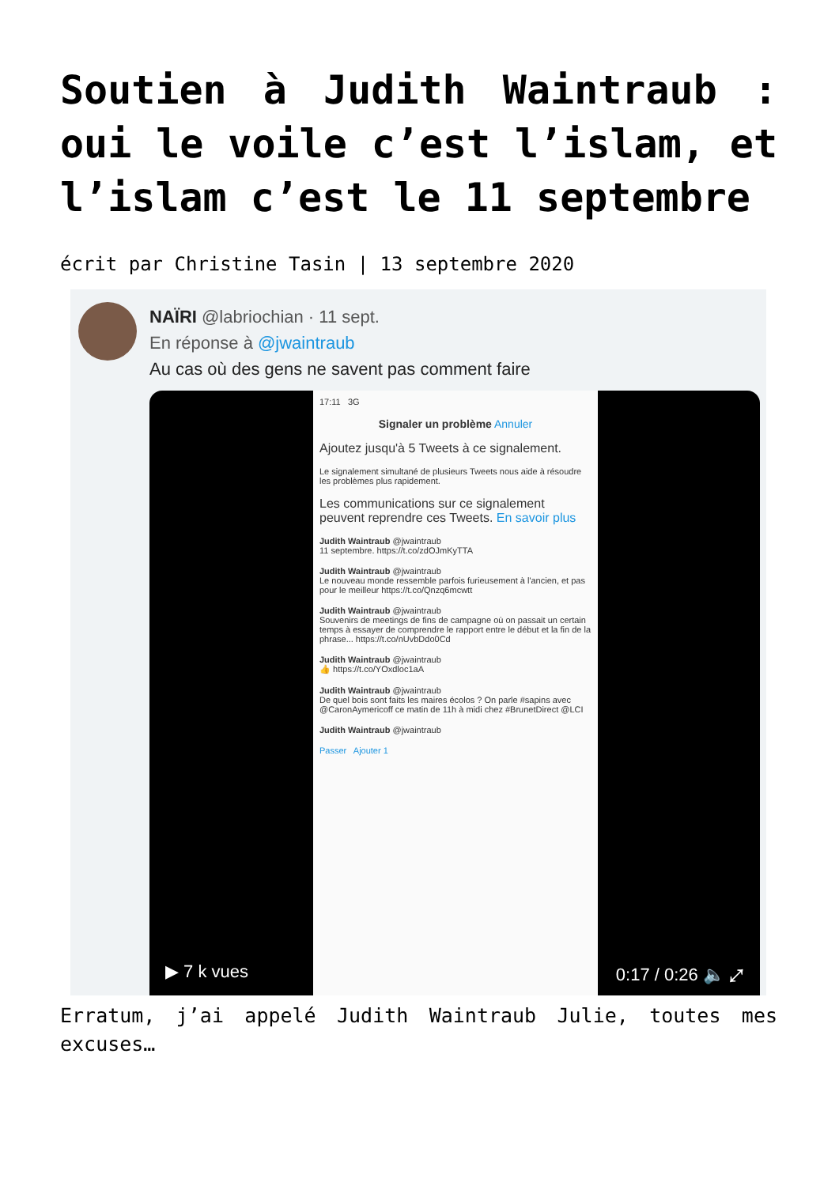Soutien à Judith Waintraub : oui le voile c’est l’islam, et l’islam c’est le 11 septembre
écrit par Christine Tasin | 13 septembre 2020
NAÏRI @labriochian · 11 sept.
En réponse à @jwaintraub
Au cas où des gens ne savent pas comment faire
17:11 3G
Signaler un problème Annuler
Ajoutez jusqu'à 5 Tweets à ce signalement.
Le signalement simultané de plusieurs Tweets nous aide à résoudre les problèmes plus rapidement.
Les communications sur ce signalement peuvent reprendre ces Tweets. En savoir plus
Judith Waintraub @jwaintraub
11 septembre. https://t.co/zdOJmKyTTA
Judith Waintraub @jwaintraub
Le nouveau monde ressemble parfois furieusement à l'ancien, et pas pour le meilleur https://t.co/Qnzq6mcwtt
Judith Waintraub @jwaintraub
Souvenirs de meetings de fins de campagne où on passait un certain temps à essayer de comprendre le rapport entre le début et la fin de la phrase... https://t.co/nUvbDdo0Cd
Judith Waintraub @jwaintraub
👍 https://t.co/YOxdloc1aA
Judith Waintraub @jwaintraub
De quel bois sont faits les maires écolos ? On parle #sapins avec @CaronAymericoff ce matin de 11h à midi chez #BrunetDirect @LCI
Judith Waintraub @jwaintraub
Passer Ajouter 1
▶ 7 k vues 0:17 / 0:26 🔈 ⤢
Erratum, j’ai appelé Judith Waintraub Julie, toutes mes excuses…